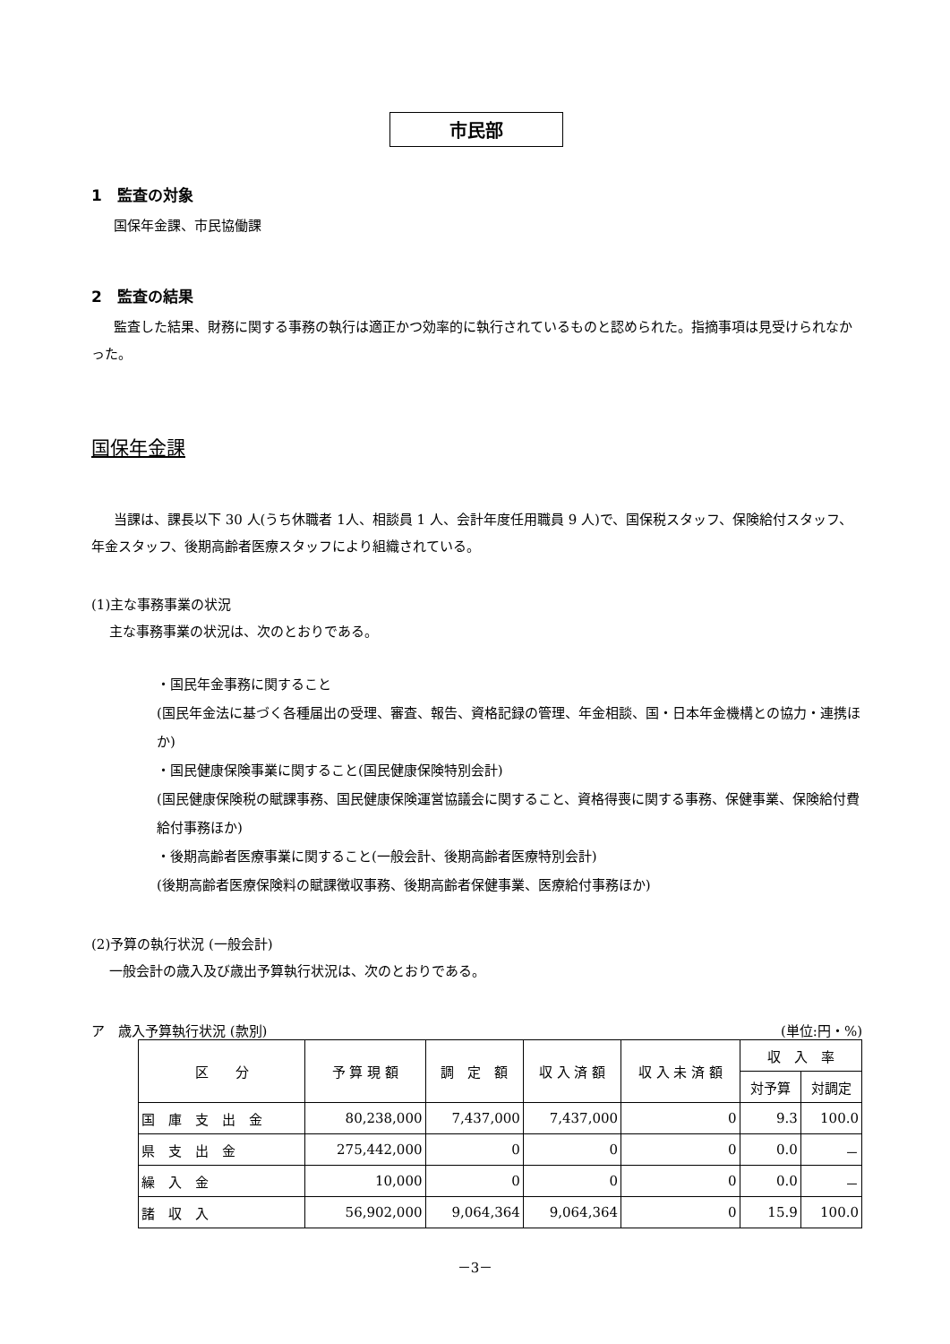市民部
1　監査の対象
国保年金課、市民協働課
2　監査の結果
監査した結果、財務に関する事務の執行は適正かつ効率的に執行されているものと認められた。指摘事項は見受けられなかった。
国保年金課
当課は、課長以下 30 人(うち休職者 1人、相談員 1 人、会計年度任用職員 9 人)で、国保税スタッフ、保険給付スタッフ、年金スタッフ、後期高齢者医療スタッフにより組織されている。
(1)主な事務事業の状況
主な事務事業の状況は、次のとおりである。
・国民年金事務に関すること
(国民年金法に基づく各種届出の受理、審査、報告、資格記録の管理、年金相談、国・日本年金機構との協力・連携ほか)
・国民健康保険事業に関すること(国民健康保険特別会計)
(国民健康保険税の賦課事務、国民健康保険運営協議会に関すること、資格得喪に関する事務、保健事業、保険給付費給付事務ほか)
・後期高齢者医療事業に関すること(一般会計、後期高齢者医療特別会計)
(後期高齢者医療保険料の賦課徴収事務、後期高齢者保健事業、医療給付事務ほか)
(2)予算の執行状況 (一般会計)
一般会計の歳入及び歳出予算執行状況は、次のとおりである。
ア　歳入予算執行状況 (款別) (単位:円・%)
| 区 分 | 予 算 現 額 | 調 定 額 | 収 入 済 額 | 収 入 未 済 額 | 収 入 率 | |
| --- | --- | --- | --- | --- | --- | --- |
| | | | | | 対予算 | 対調定 |
| 国 庫 支 出 金 | 80,238,000 | 7,437,000 | 7,437,000 | 0 | 9.3 | 100.0 |
| 県 支 出 金 | 275,442,000 | 0 | 0 | 0 | 0.0 | － |
| 繰 入 金 | 10,000 | 0 | 0 | 0 | 0.0 | － |
| 諸 収 入 | 56,902,000 | 9,064,364 | 9,064,364 | 0 | 15.9 | 100.0 |
－3－